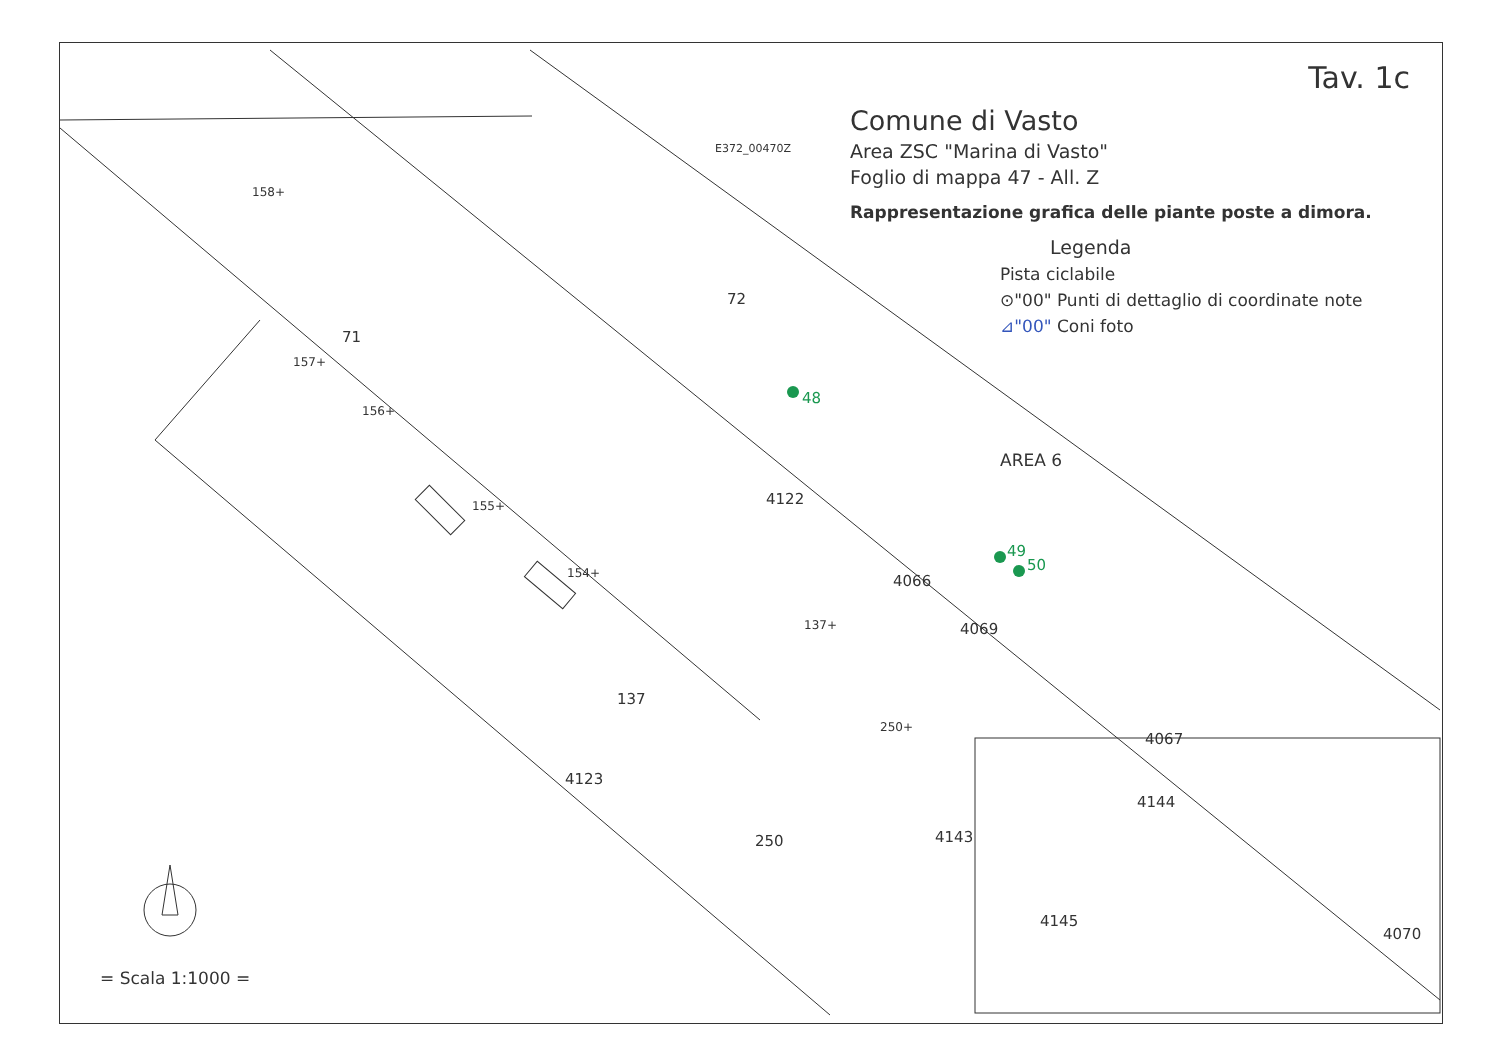Tav. 1c
Comune di Vasto
Area ZSC "Marina di Vasto"
Foglio di mappa 47 - All. Z
Rappresentazione grafica delle piante poste a dimora.
Legenda
Pista ciclabile
⊙"00" Punti di dettaglio di coordinate note
⊿"00" Coni foto
E372_00470Z
72
71
158+
157+
156+
155+
154+
48
49
50
AREA 6
4122
4066
4069
137+
137
250+
4123
250 4143
4067
4144
4145
4070
= Scala 1:1000 =